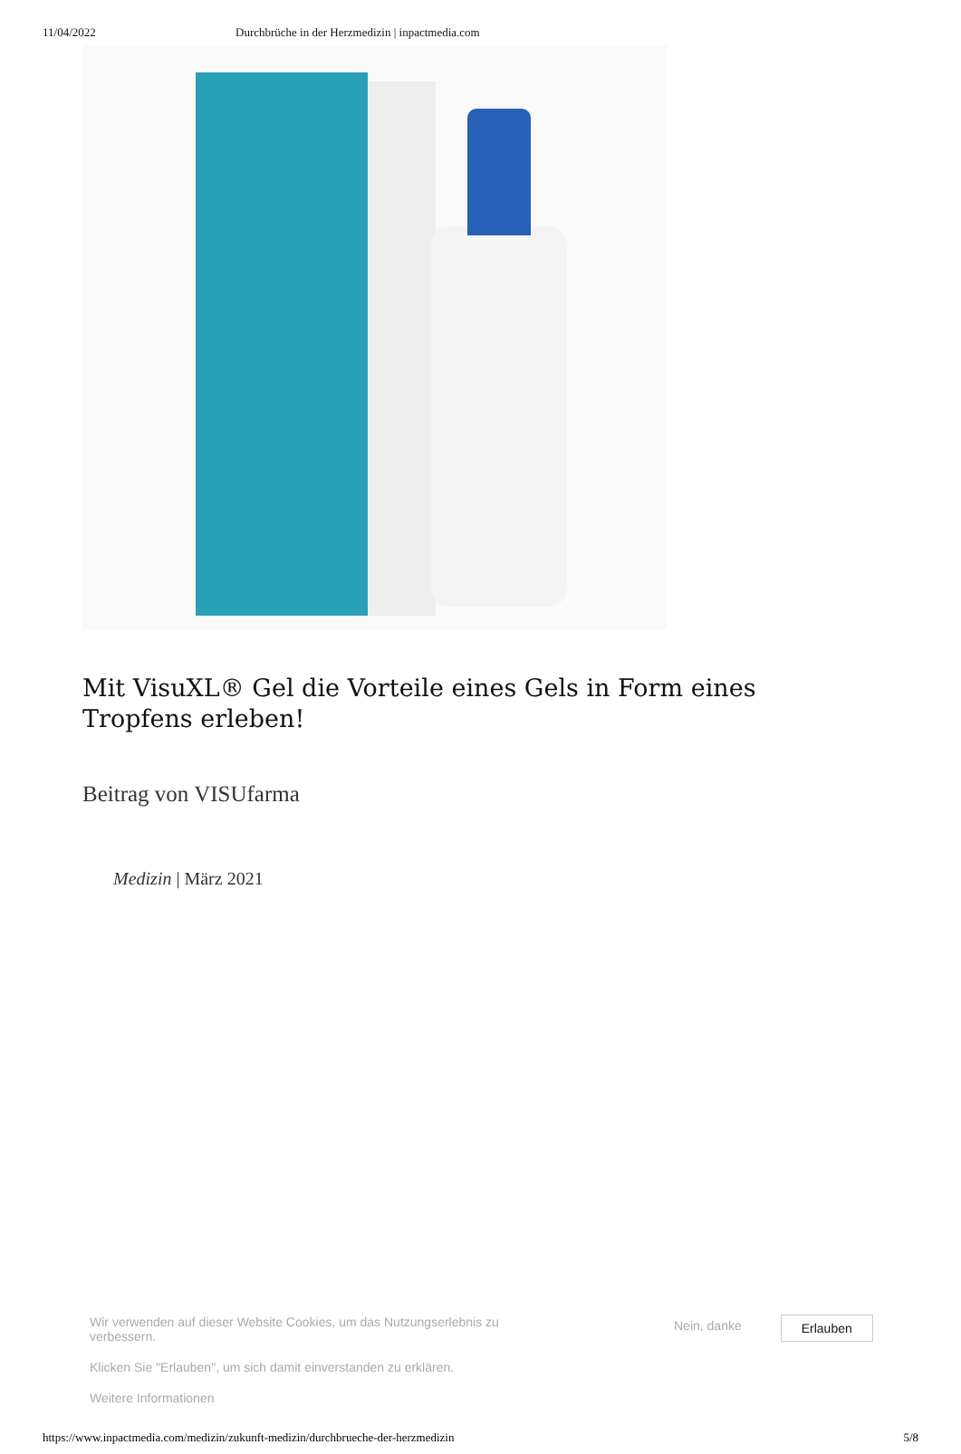11/04/2022 Durchbrüche in der Herzmedizin | inpactmedia.com
Mit VisuXL® Gel die Vorteile eines Gels in Form eines Tropfens erleben!
Beitrag von VISUfarma
Medizin | März 2021
Wir verwenden auf dieser Website Cookies, um das Nutzungserlebnis zu verbessern.
Klicken Sie "Erlauben", um sich damit einverstanden zu erklären.
Weitere Informationen
Nein, danke
Erlauben
https://www.inpactmedia.com/medizin/zukunft-medizin/durchbrueche-der-herzmedizin 5/8